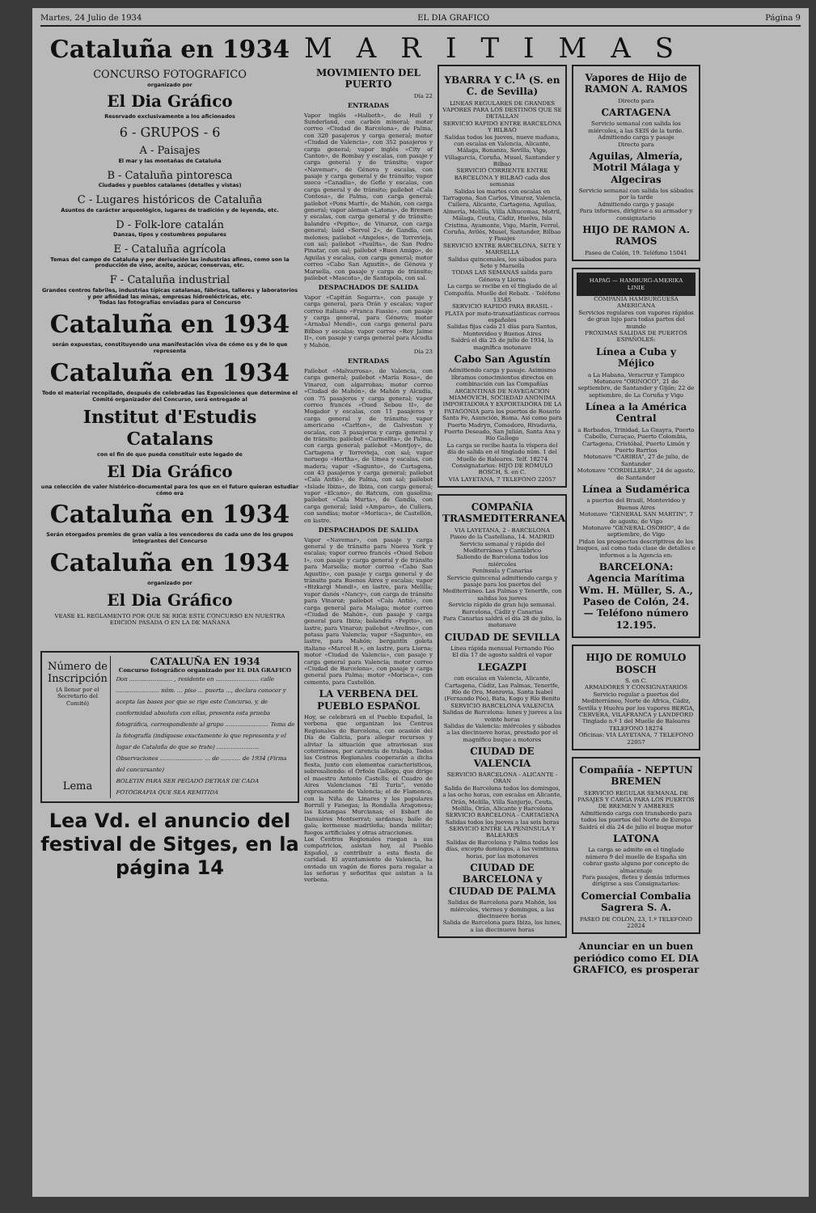Martes, 24 Julio de 1934 EL DIA GRAFICO Página 9
Cataluña en 1934
CONCURSO FOTOGRAFICO
organizado por
El Dia Gráfico
Reservado exclusivamente a los aficionados
6 - GRUPOS - 6
A - Paisajes
El mar y las montañas de Cataluña
B - Cataluña pintoresca
Ciudades y pueblos catalanes (detalles y vistas)
C - Lugares históricos de Cataluña
Asuntos de carácter arqueológico, lugares de tradición y de leyenda, etc.
D - Folk-lore catalán
Danzas, tipos y costumbres populares
E - Cataluña agrícola
Temas del campo de Cataluña y por derivación las industrias afines, como son la producción de vino, aceite, azúcar, conservas, etc.
F - Cataluña industrial
Grandes centros fabriles, industrias típicas catalanas, fábricas, talleres y laboratorios y por afinidad las minas, empresas hidroeléctricas, etc.
Todas las fotografías enviadas para el Concurso
Cataluña en 1934
serán expuestas, constituyendo una manifestación viva de cómo es y de lo que representa
Cataluña en 1934
Todo el material recopilado, después de celebradas las Exposiciones que determine el Comité organizador del Concurso, será entregado al
Institut d'Estudis Catalans
con el fin de que pueda constituir este legado de
El Dia Gráfico
una colección de valor histórico-documental para los que en el futuro quieran estudiar cómo era
Cataluña en 1934
Serán otorgados premios de gran valía a los vencedores de cada uno de los grupos integrantes del Concurso
Cataluña en 1934
organizado por
El Dia Gráfico
VEASE EL REGLAMENTO POR QUE SE RIGE ESTE CONCURSO EN NUESTRA EDICION PASADA O EN LA DE MAÑANA
Número de Inscripción
(A llenar por el Secretario del Comité)
Lema
CATALUÑA EN 1934
Concurso fotográfico organizado por EL DIA GRAFICO
Don ........................ , residente en ........................ calle ........................ núm. ... piso ... puerta ..., declara conocer y acepta las bases por que se rige este Concurso, y, de conformidad absoluta con ellas, presenta esta prueba fotográfica, correspondiente al grupo ........................ Tema de la fotografía (indíquese exactamente lo que representa y el lugar de Cataluña de que se trate) ........................ Observaciones ........................ ... de ........... de 1934 (Firma del concursante)
BOLETIN PARA SER PEGADO DETRAS DE CADA FOTOGRAFIA QUE SEA REMITIDA
Lea Vd. el anuncio del festival de Sitges, en la página 14
MARITIMAS
MOVIMIENTO DEL PUERTO
Día 22
ENTRADAS
Vapor inglés «Halbeth», de Hull y Sunderland, con carbón mineral; motor correo «Ciudad de Barcelona», de Palma, con 320 pasajeros y carga general; motor «Ciudad de Valencia», con 352 pasajeros y carga general; vapor inglés «City of Canton», de Bombay y escalas, con pasaje y carga general y de tránsito; vapor «Navemar», de Génova y escalas, con pasaje y carga general y de tránsito; vapor sueco «Canadia», de Gefle y escalas, con carga general y de tránsito; pailebot «Cala Contesa», de Palma, con carga general; pailebot «Pons Martí», de Mahón, con carga general; vapor aleman «Latona», de Bremen y escalas, con carga general y de tránsito; balandro «Pepito», de Vinaroz, con carga general; laúd «Servol 2», de Gandía, con melones; pailebot «Angeles», de Torrevieja, con sal; pailebot «Paulita», de San Pedro Pinatar, con sal; pailebot «Buen Amigo», de Aguilas y escalas, con carga general; motor correo «Cabo San Agustín», de Génova y Marsella, con pasaje y carga de tránsito; pailebot «Mascota», de Santapola, con sal.
DESPACHADOS DE SALIDA
Vapor «Capitán Segarra», con pasaje y carga general, para Orán y escalas; vapor correo italiano «Franca Fassio», con pasaje y carga general, para Génova; motor «Arnabal Mendi», con carga general para Bilbao y escalas; vapor correo «Rey Jaime II», con pasaje y carga general para Alcudia y Mahón.
Día 23
ENTRADAS
Pailebot «Malvarrosa», de Valencia, con carga general; pailebot «María Rosa», de Vinaroz, con algarrobas; motor correo «Ciudad de Mahón», de Mahón y Alcudia, con 75 pasajeros y carga general; vapor correo francés «Oued Sebou II», de Mogador y escalas, con 11 pasajeros y carga general y de tránsito; vapor americano «Carlton», de Galveston y escalas, con 3 pasajeros y carga general y de tránsito; pailebot «Carmelita», de Palma, con carga general; pailebot «Montjoy», de Cartagena y Torrevieja, con sal; vapor noruego «Hertha», de Umea y escalas, con madera; vapor «Sagunto», de Cartagena, con 43 pasajeros y carga general; pailebot «Cala Antió», de Palma, con sal; pailebot «Islade Ibiza», de Ibiza, con carga general; vapor «Elcano», de Batcum, con gasolina; pailebot «Cala Murta», de Gandía, con carga general; laúd «Amparo», de Cullera, con sandías; motor «Morisca», de Castellón, en lastre.
DESPACHADOS DE SALIDA
Vapor «Navemar», con pasaje y carga general y de tránsito para Nueva York y escalas; vapor correo francés «Oued Sebou I», con pasaje y carga general y de tránsito para Marsella; motor correo «Cabo San Agustín», con pasaje y carga general y de tránsito para Buenos Aires y escalas; vapor «Bizkargi Mendi», en lastre, para Melilla; vapor danés «Nancy», con carga de tránsito para Vinaroz; pailebot «Cala Antió», con carga general para Malaga; motor correo «Ciudad de Mahón», con pasaje y carga general para Ibiza; balandra «Pepito», en lastre, para Vinaroz; pailebot «Avelino», con potasa para Valencia; vapor «Sagunto», en lastre, para Mahón; bergantín goleta italiano «Marcel B.», en lastre, para Liorna; motor «Ciudad de Valencia», con pasaje y carga general para Valencia; motor correo «Ciudad de Barcelona», con pasaje y carga general para Palma; motor «Morisca», con cemento, para Castellón.
LA VERBENA DEL PUEBLO ESPAÑOL
Hoy, se celebrará en el Pueblo Español, la verbena que organizan los Centros Regionales de Barcelona, con ocasión del Día de Galicia, para allegar recursos y aliviar la situación que atraviesan sus coterráneos, por carencia de trabajo. Todos los Centros Regionales cooperarán a dicha fiesta, junto con elementos característicos, sobresaliendo: el Orfeón Gallego, que dirige el maestro Antonio Castells; el Cuadro de Aires Valencianos "El Turia", venido expresamente de Valencia; el de Flamenco, con la Niña de Linares y los populares Borrull y Fanegas; la Rondalla Aragonesa; las Estampas Murcianas; el Esbart de Dansaires Montserrat; sardanas; baile de gala; kermesse madrileña; banda militar; fuegos artificiales y otras atracciones.
Los Centros Regionales ruegan a sus compatricios, asistan hoy, al Pueblo Español, a contribuir a esta fiesta de caridad. El ayuntamiento de Valencia, ha enviado un vagón de flores para regalar a las señoras y señoritas que asistan a la verbena.
YBARRA Y C.<sup>IA</sup> (S. en C. de Sevilla)
LINEAS REGULARES DE GRANDES VAPORES PARA LOS DESTINOS QUE SE DETALLAN
SERVICIO RAPIDO ENTRE BARCELONA Y BILBAO
Salidas todos los jueves, nueve mañana, con escalas en Valencia, Alicante, Málaga, Bonanza, Sevilla, Vigo, Villagarcía, Coruña, Musel, Santander y Bilbao
SERVICIO CORRIENTE ENTRE BARCELONA Y BILBAO cada dos semanas
Salidas los martes con escalas en Tarragona, San Carlos, Vinaroz, Valencia, Cullera, Alicante, Cartagena, Aguilas, Almería, Melilla, Villa Alhucemas, Motril, Málaga, Ceuta, Cádiz, Huelva, Isla Cristina, Ayamonte, Vigo, Marín, Ferrol, Coruña, Avilés, Musel, Santander, Bilbao y Pasajes
SERVICIO ENTRE BARCELONA, SETE Y MARSELLA
Salidas quincenales, los sábados para Sete y Marsella
TODAS LAS SEMANAS salida para Génova y Liorna
La carga se recibe en el tinglado de al Compañía. Muelle del Rebaix. - Teléfono 13585
SERVICIO RAPIDO PARA BRASIL - PLATA por moto-transatlánticos correos españoles
Salidas fijas cada 21 días para Santos, Montevideo y Buenos Aires
Saldrá el día 25 de julio de 1934, la magnífica motonave
Cabo San Agustín
Admitiendo carga y pasaje. Asimismo libramos conocimientos directos en combinación con las Compañías ARGENTINAS DE NAVEGACION MIAMOVICH, SOCIEDAD ANONIMA IMPORTADORA Y EXPORTADORA DE LA PATAGONIA para los puertos de Rosario Santa Fe, Asunción, Bama. Así como para Puerto Madryn, Comodoro, Rivadavia, Puerto Deseado, San Julián, Santa Ana y Río Gallego
La carga se recibe hasta la víspera del día de salida en el tinglado núm. 1 del Muelle de Baleares. Telf. 18274
Consignatarios: HIJO DE ROMULO BOSCH, S. en C.
VIA LAYETANA, 7 TELEFONO 22057
COMPAÑIA TRASMEDITERRANEA
VIA LAYETANA, 2 - BARCELONA
Paseo de la Castellana, 14. MADRID
Servicio semanal y rápido del Mediterráneo y Cantábrico
Saliendo de Barcelona todos los miércoles
Península y Canarias
Servicio quincenal admitiendo carga y pasaje para los puertos del Mediterráneo. Las Palmas y Tenerife, con salidas los jueves
Servicio rápido de gran lujo semanal. Barcelona, Cádiz y Canarias
Para Canarias saldrá el día 28 de julio, la motonave
CIUDAD DE SEVILLA
Línea rápida mensual Fernando Póo
El día 17 de agosto saldrá el vapor
LEGAZPI
con escalas en Valencia, Alicante, Cartagena, Cádiz, Las Palmas, Tenerife, Río de Oro, Monrovia, Santa Isabel (Fernando Póo), Bata, Kogo y Río Benito
SERVICIO BARCELONA VALENCIA
Salidas de Barcelona: lunes y jueves a las veinte horas
Salidas de Valencia: miércoles y sábados a las diecinueve horas, prestado por el magnífico buque a motores
CIUDAD DE VALENCIA
SERVICIO BARCELONA - ALICANTE - ORAN
Salida de Barcelona todos los domingos, a las ocho horas, con escalas en Alicante, Orán, Melilla, Villa Sanjurjo, Ceuta, Melilla, Orán, Alicante y Barcelona
SERVICIO BARCELONA - CARTAGENA
Salidas todos los jueves a las seis horas
SERVICIO ENTRE LA PENINSULA Y BALEARES
Salidas de Barcelona y Palma todos los días, excepto domingos, a las veintiuna horas, por las motonaves
CIUDAD DE BARCELONA y CIUDAD DE PALMA
Salidas de Barcelona para Mahón, los miércoles, viernes y domingos, a las diecinueve horas
Salida de Barcelona para Ibiza, los lunes, a las diecinueve horas
Vapores de Hijo de RAMON A. RAMOS
Directo para
CARTAGENA
Servicio semanal con salida los miércoles, a las SEIS de la tarde. Admitiendo carga y pasaje
Directo para
Aguilas, Almería, Motril Málaga y Algeciras
Servicio semanal con salida los sábados por la tarde
Admitiendo carga y pasaje
Para informes, dirigirse a su armador y consignatario
HIJO DE RAMON A. RAMOS
Paseo de Colón, 19. Teléfono 15041
HAPAG — HAMBURG-AMERIKA LINIE
COMPAÑIA HAMBURGUESA AMERICANA
Servicios regulares con vapores rápidos de gran lujo para todas partes del mundo
PROXIMAS SALIDAS DE PUERTOS ESPAÑOLES:
Línea a Cuba y Méjico
a La Habana, Veracruz y Tampico
Motonave "ORINOCO", 21 de septiembre, de Santander y Gijón; 22 de septiembre, de La Coruña y Vigo
Línea a la América Central
a Barbados, Trinidad, La Guayra, Puerto Cabello, Curaçao, Puerto Colombia, Cartagena, Cristóbal, Puerto Limón y Puerto Barrios
Motonave "CARIBIA", 27 de julio, de Santander
Motonave "CORDILLERA", 24 de agosto, de Santander
Línea a Sudamérica
a puertos del Brasil, Montevideo y Buenos Aires
Motonave "GENERAL SAN MARTIN", 7 de agosto, de Vigo
Motonave "GENERAL OSORIO", 4 de septiembre, de Vigo
Pidan los prospectos descriptivos de los buques, así como toda clase de detalles e informes a la Agencia en:
BARCELONA: Agencia Marítima Wm. H. Müller, S. A., Paseo de Colón, 24. — Teléfono número 12.195.
HIJO DE ROMULO BOSCH
S. en C.
ARMADORES Y CONSIGNATARIOS
Servicio regular a puertos del Mediterráneo, Norte de Africa, Cádiz, Sevilla y Huelva por los vapores BERGA, CERVERA, VILAFRANCA y LANDFORD
Tinglado n.º 1 del Muelle de Baleares TELEFONO 18274
Oficinas: VIA LAYETANA, 7 TELEFONO 22057
Compañía - NEPTUN BREMEN
SERVICIO REGULAR SEMANAL DE PASAJES Y CARGA PARA LOS PUERTOS DE BREMEN Y AMBERES
Admitiendo carga con transbordo para todos los puertos del Norte de Europa
Saldrá el día 24 de julio el buque motor
LATONA
La carga se admite en el tinglado número 9 del muelle de España sin cobrar gasto alguno por concepto de almacenaje
Para pasajes, fletes y demás informes dirígirse a sus Consignatarios:
Comercial Combalia Sagrera S. A.
PASEO DE COLON, 23, 1.º TELEFONO 22024
Anunciar en un buen periódico como EL DIA GRAFICO, es prosperar